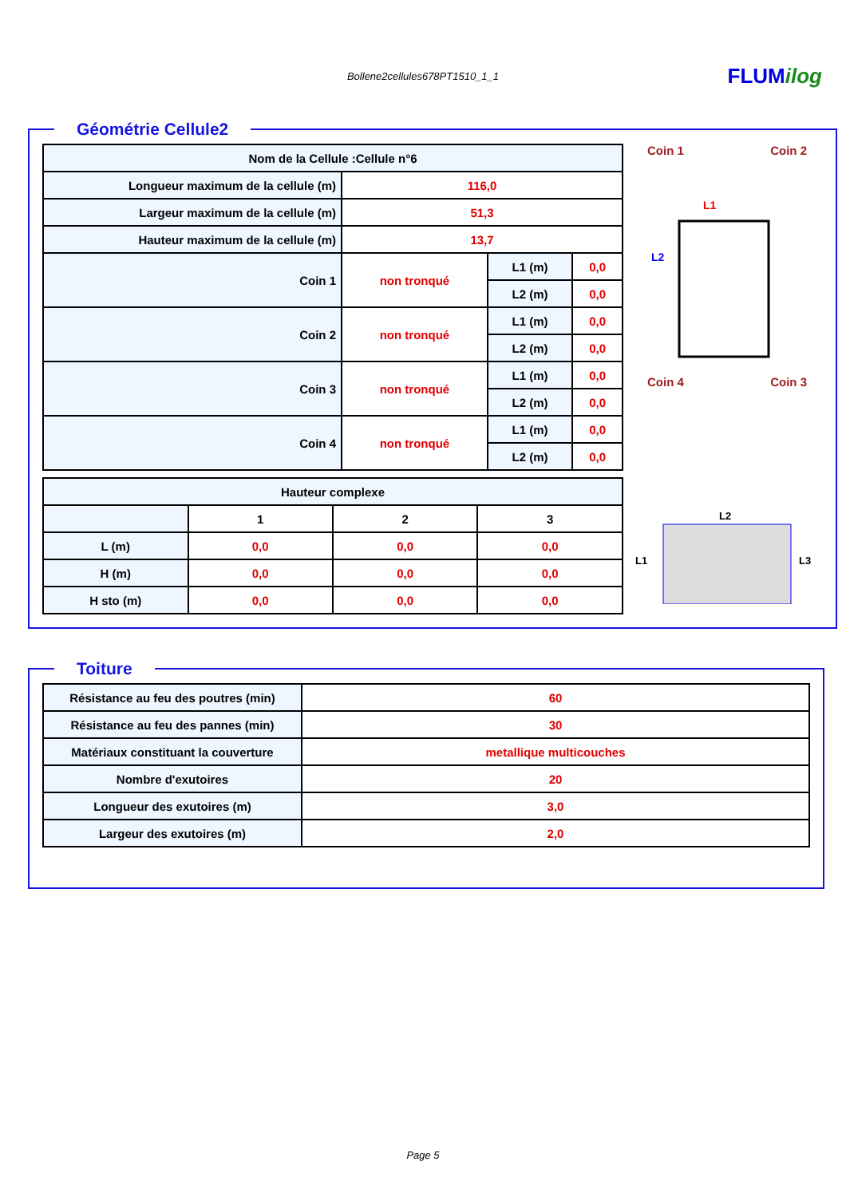Bollene2cellules678PT1510_1_1 FLUMilog
Géométrie Cellule2
| Nom de la Cellule :Cellule n°6 | | | |
| --- | --- | --- | --- |
| Longueur maximum de la cellule (m) | 116,0 | | |
| Largeur maximum de la cellule (m) | 51,3 | | |
| Hauteur maximum de la cellule (m) | 13,7 | | |
| Coin 1 | non tronqué | L1 (m) | 0,0 |
| | | L2 (m) | 0,0 |
| Coin 2 | non tronqué | L1 (m) | 0,0 |
| | | L2 (m) | 0,0 |
| Coin 3 | non tronqué | L1 (m) | 0,0 |
| | | L2 (m) | 0,0 |
| Coin 4 | non tronqué | L1 (m) | 0,0 |
| | | L2 (m) | 0,0 |
| Hauteur complexe | | | |
| --- | --- | --- | --- |
| | 1 | 2 | 3 |
| L (m) | 0,0 | 0,0 | 0,0 |
| H (m) | 0,0 | 0,0 | 0,0 |
| H sto (m) | 0,0 | 0,0 | 0,0 |
Coin 1 Coin 2
L2
L1
Coin 4 Coin 3
L2
L1
L3
Toiture
| Résistance au feu des poutres (min) | 60 |
| Résistance au feu des pannes (min) | 30 |
| Matériaux constituant la couverture | metallique multicouches |
| Nombre d'exutoires | 20 |
| Longueur des exutoires (m) | 3,0 |
| Largeur des exutoires (m) | 2,0 |
Page 5